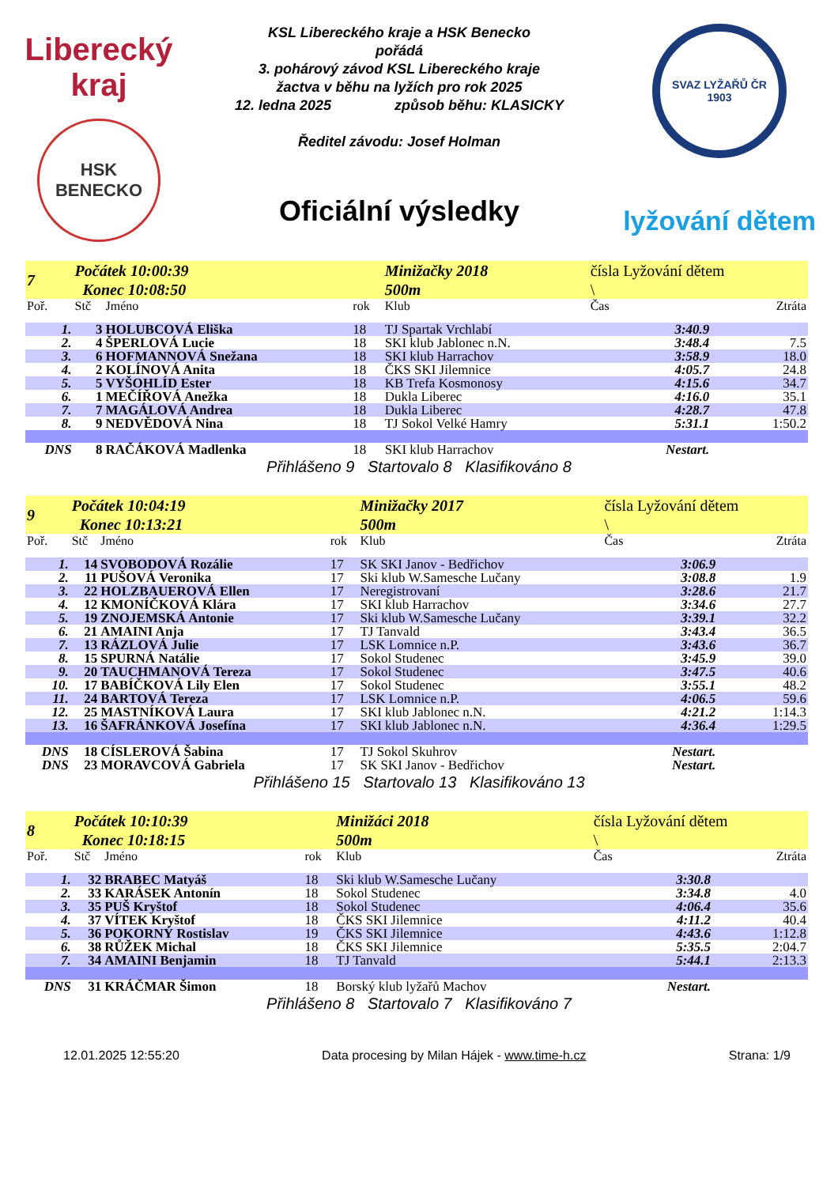Liberecký
kraj
HSK BENECKO
KSL Libereckého kraje a HSK Benecko
pořádá
3. pohárový závod KSL Libereckého kraje
žactva v běhu na lyžích pro rok 2025
12. ledna 2025 způsob běhu: KLASICKY
Ředitel závodu: Josef Holman
Oficiální výsledky
SVAZ LYŽAŘŮ ČR 1903
lyžování dětem
| 7 | Počátek 10:00:39 Konec 10:08:50 | | | Minižačky 2018 500m | čísla Lyžování dětem \ | |
| Poř. | Stč | Jméno | rok | Klub | Čas | Ztráta |
| 1. | 3 | HOLUBCOVÁ Eliška | 18 | TJ Spartak Vrchlabí | 3:40.9 | |
| 2. | 4 | ŠPERLOVÁ Lucie | 18 | SKI klub Jablonec n.N. | 3:48.4 | 7.5 |
| 3. | 6 | HOFMANNOVÁ Snežana | 18 | SKI klub Harrachov | 3:58.9 | 18.0 |
| 4. | 2 | KOLÍNOVÁ Anita | 18 | ČKS SKI Jilemnice | 4:05.7 | 24.8 |
| 5. | 5 | VYŠOHLÍD Ester | 18 | KB Trefa Kosmonosy | 4:15.6 | 34.7 |
| 6. | 1 | MEČÍŘOVÁ Anežka | 18 | Dukla Liberec | 4:16.0 | 35.1 |
| 7. | 7 | MAGÁLOVÁ Andrea | 18 | Dukla Liberec | 4:28.7 | 47.8 |
| 8. | 9 | NEDVĚDOVÁ Nina | 18 | TJ Sokol Velké Hamry | 5:31.1 | 1:50.2 |
| DNS | 8 | RAČÁKOVÁ Madlenka | 18 | SKI klub Harrachov | Nestart. | |
Přihlášeno 9 Startovalo 8 Klasifikováno 8
| 9 | Počátek 10:04:19 Konec 10:13:21 | | | Minižačky 2017 500m | čísla Lyžování dětem \ | |
| Poř. | Stč | Jméno | rok | Klub | Čas | Ztráta |
| 1. | 14 | SVOBODOVÁ Rozálie | 17 | SK SKI Janov - Bedřichov | 3:06.9 | |
| 2. | 11 | PUŠOVÁ Veronika | 17 | Ski klub W.Samesche Lučany | 3:08.8 | 1.9 |
| 3. | 22 | HOLZBAUEROVÁ Ellen | 17 | Neregistrovaní | 3:28.6 | 21.7 |
| 4. | 12 | KMONÍČKOVÁ Klára | 17 | SKI klub Harrachov | 3:34.6 | 27.7 |
| 5. | 19 | ZNOJEMSKÁ Antonie | 17 | Ski klub W.Samesche Lučany | 3:39.1 | 32.2 |
| 6. | 21 | AMAINI Anja | 17 | TJ Tanvald | 3:43.4 | 36.5 |
| 7. | 13 | RÁZLOVÁ Julie | 17 | LSK Lomnice n.P. | 3:43.6 | 36.7 |
| 8. | 15 | SPURNÁ Natálie | 17 | Sokol Studenec | 3:45.9 | 39.0 |
| 9. | 20 | TAUCHMANOVÁ Tereza | 17 | Sokol Studenec | 3:47.5 | 40.6 |
| 10. | 17 | BABÍČKOVÁ Lily Elen | 17 | Sokol Studenec | 3:55.1 | 48.2 |
| 11. | 24 | BARTOVÁ Tereza | 17 | LSK Lomnice n.P. | 4:06.5 | 59.6 |
| 12. | 25 | MASTNÍKOVÁ Laura | 17 | SKI klub Jablonec n.N. | 4:21.2 | 1:14.3 |
| 13. | 16 | ŠAFRÁNKOVÁ Josefína | 17 | SKI klub Jablonec n.N. | 4:36.4 | 1:29.5 |
| DNS | 18 | CÍSLEROVÁ Šabina | 17 | TJ Sokol Skuhrov | Nestart. | |
| DNS | 23 | MORAVCOVÁ Gabriela | 17 | SK SKI Janov - Bedřichov | Nestart. | |
Přihlášeno 15 Startovalo 13 Klasifikováno 13
| 8 | Počátek 10:10:39 Konec 10:18:15 | | | Minižáci 2018 500m | čísla Lyžování dětem \ | |
| Poř. | Stč | Jméno | rok | Klub | Čas | Ztráta |
| 1. | 32 | BRABEC Matyáš | 18 | Ski klub W.Samesche Lučany | 3:30.8 | |
| 2. | 33 | KARÁSEK Antonín | 18 | Sokol Studenec | 3:34.8 | 4.0 |
| 3. | 35 | PUŠ Kryštof | 18 | Sokol Studenec | 4:06.4 | 35.6 |
| 4. | 37 | VÍTEK Kryštof | 18 | ČKS SKI Jilemnice | 4:11.2 | 40.4 |
| 5. | 36 | POKORNÝ Rostislav | 19 | ČKS SKI Jilemnice | 4:43.6 | 1:12.8 |
| 6. | 38 | RŮŽEK Michal | 18 | ČKS SKI Jilemnice | 5:35.5 | 2:04.7 |
| 7. | 34 | AMAINI Benjamin | 18 | TJ Tanvald | 5:44.1 | 2:13.3 |
| DNS | 31 | KRÁČMAR Šimon | 18 | Borský klub lyžařů Machov | Nestart. | |
Přihlášeno 8 Startovalo 7 Klasifikováno 7
12.01.2025 12:55:20 Data procesing by Milan Hájek - www.time-h.cz Strana: 1/9